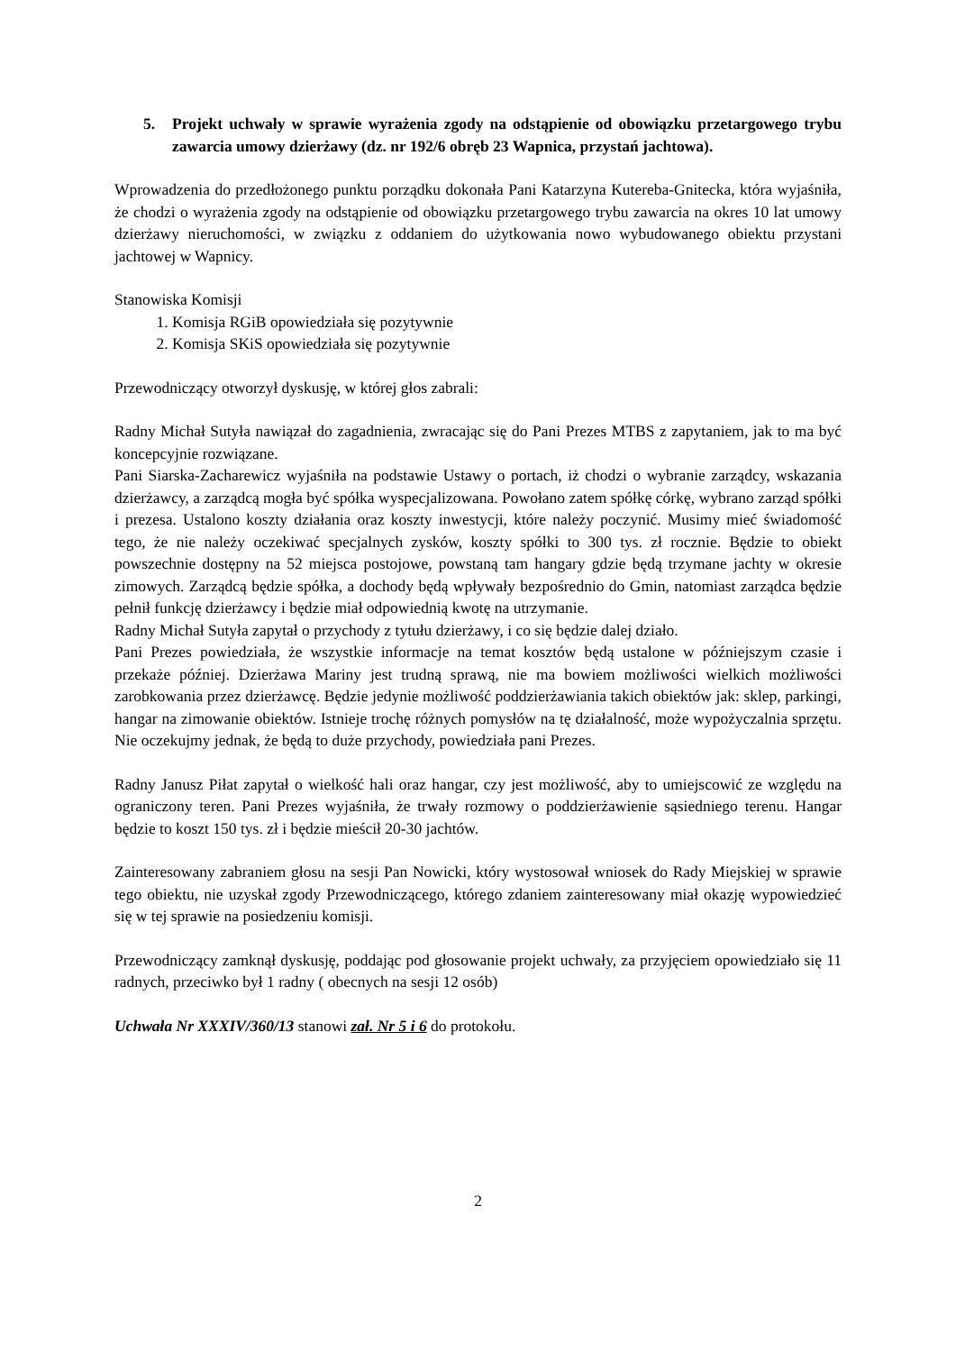5. Projekt uchwały w sprawie wyrażenia zgody na odstąpienie od obowiązku przetargowego trybu zawarcia umowy dzierżawy (dz. nr 192/6 obręb 23 Wapnica, przystań jachtowa).
Wprowadzenia do przedłożonego punktu porządku dokonała Pani Katarzyna Kutereba-Gnitecka, która wyjaśniła, że chodzi o wyrażenia zgody na odstąpienie od obowiązku przetargowego trybu zawarcia na okres 10 lat umowy dzierżawy nieruchomości, w związku z oddaniem do użytkowania nowo wybudowanego obiektu przystani jachtowej w Wapnicy.
Stanowiska Komisji
1. Komisja RGiB opowiedziała się pozytywnie
2. Komisja SKiS opowiedziała się pozytywnie
Przewodniczący otworzył dyskusję, w której głos zabrali:
Radny Michał Sutyła nawiązał do zagadnienia, zwracając się do Pani Prezes MTBS z zapytaniem, jak to ma być koncepcyjnie rozwiązane.
Pani Siarska-Zacharewicz wyjaśniła na podstawie Ustawy o portach, iż chodzi o wybranie zarządcy, wskazania dzierżawcy, a zarządcą mogła być spółka wyspecjalizowana. Powołano zatem spółkę córkę, wybrano zarząd spółki i prezesa. Ustalono koszty działania oraz koszty inwestycji, które należy poczynić. Musimy mieć świadomość tego, że nie należy oczekiwać specjalnych zysków, koszty spółki to 300 tys. zł rocznie. Będzie to obiekt powszechnie dostępny na 52 miejsca postojowe, powstaną tam hangary gdzie będą trzymane jachty w okresie zimowych. Zarządcą będzie spółka, a dochody będą wpływały bezpośrednio do Gmin, natomiast zarządca będzie pełnił funkcję dzierżawcy i będzie miał odpowiednią kwotę na utrzymanie.
Radny Michał Sutyła zapytał o przychody z tytułu dzierżawy, i co się będzie dalej działo.
Pani Prezes powiedziała, że wszystkie informacje na temat kosztów będą ustalone w późniejszym czasie i przekaże później. Dzierżawa Mariny jest trudną sprawą, nie ma bowiem możliwości wielkich możliwości zarobkowania przez dzierżawcę. Będzie jedynie możliwość poddzierżawiania takich obiektów jak: sklep, parkingi, hangar na zimowanie obiektów. Istnieje trochę różnych pomysłów na tę działalność, może wypożyczalnia sprzętu. Nie oczekujmy jednak, że będą to duże przychody, powiedziała pani Prezes.
Radny Janusz Piłat zapytał o wielkość hali oraz hangar, czy jest możliwość, aby to umiejscowić ze względu na ograniczony teren. Pani Prezes wyjaśniła, że trwały rozmowy o poddzierżawienie sąsiedniego terenu. Hangar będzie to koszt 150 tys. zł i będzie mieścił 20-30 jachtów.
Zainteresowany zabraniem głosu na sesji Pan Nowicki, który wystosował wniosek do Rady Miejskiej w sprawie tego obiektu, nie uzyskał zgody Przewodniczącego, którego zdaniem zainteresowany miał okazję wypowiedzieć się w tej sprawie na posiedzeniu komisji.
Przewodniczący zamknął dyskusję, poddając pod głosowanie projekt uchwały, za przyjęciem opowiedziało się 11 radnych, przeciwko był 1 radny ( obecnych na sesji 12 osób)
Uchwała Nr XXXIV/360/13 stanowi zał. Nr 5 i 6 do protokołu.
2